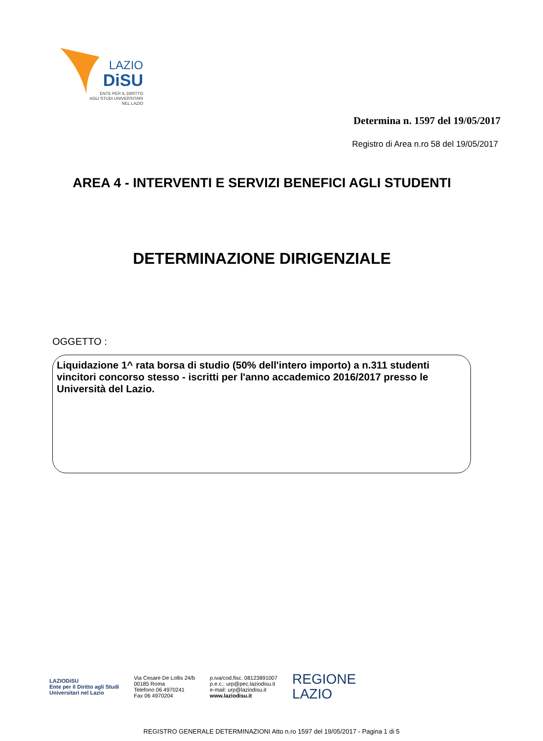LAZIO
DiSU
ENTE PER IL DIRITTO
AGLI STUDI UNIVERSITARI
NEL LAZIO
Determina n. 1597 del 19/05/2017
Registro di Area n.ro 58 del 19/05/2017
AREA 4 - INTERVENTI E SERVIZI BENEFICI AGLI STUDENTI
DETERMINAZIONE DIRIGENZIALE
OGGETTO :
Liquidazione 1^ rata borsa di studio (50% dell'intero importo) a n.311 studenti vincitori concorso stesso - iscritti per l'anno accademico 2016/2017 presso le Università del Lazio.
LAZIODiSU
Ente per il Diritto agli Studi
Universitari nel Lazio
Via Cesare De Lollis 24/b
00185 Roma
Telefono 06 4970241
Fax 06 4970204
p.iva/cod.fisc. 08123891007
p.e.c.: urp@pec.laziodisu.it
e-mail: urp@laziodisu.it
www.laziodisu.it
REGIONE
LAZIO
REGISTRO GENERALE DETERMINAZIONI Atto n.ro 1597 del 19/05/2017 - Pagina 1 di 5